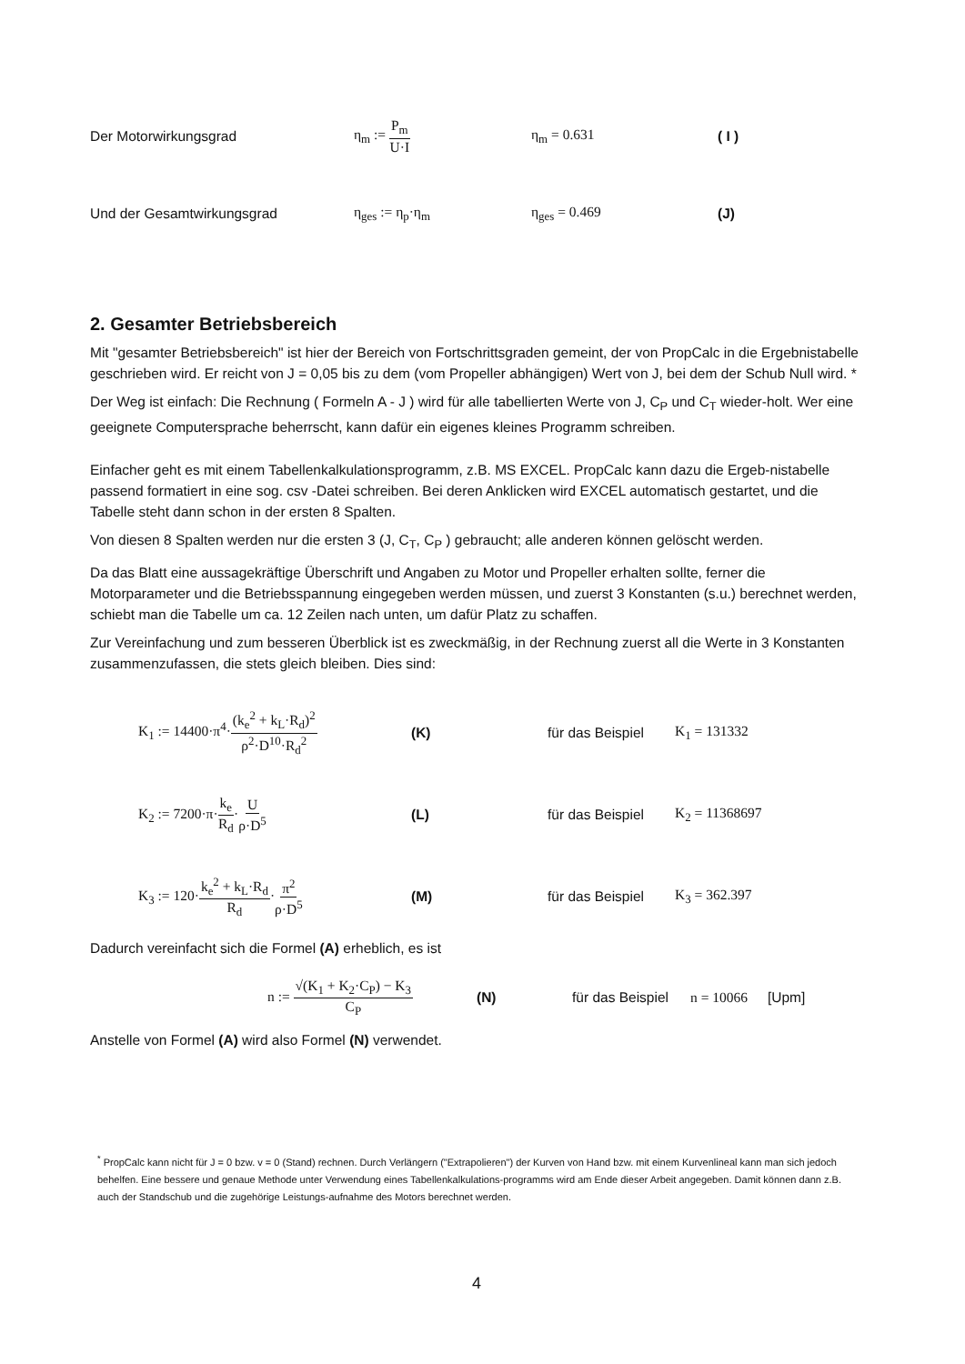Der Motorwirkungsgrad η<sub>m</sub> := P<sub>m</sub> U·I η<sub>m</sub> = 0.631 ( I )
Und der Gesamtwirkungsgrad η<sub>ges</sub> := η<sub>p</sub>·η<sub>m</sub> η<sub>ges</sub> = 0.469 (J)
2. Gesamter Betriebsbereich
Mit "gesamter Betriebsbereich" ist hier der Bereich von Fortschrittsgraden gemeint, der von PropCalc in die Ergebnistabelle geschrieben wird. Er reicht von J = 0,05 bis zu dem (vom Propeller abhängigen) Wert von J, bei dem der Schub Null wird. *
Der Weg ist einfach: Die Rechnung ( Formeln A - J ) wird für alle tabellierten Werte von J, C<sub>P</sub> und C<sub>T</sub> wieder-holt. Wer eine geeignete Computersprache beherrscht, kann dafür ein eigenes kleines Programm schreiben.
Einfacher geht es mit einem Tabellenkalkulationsprogramm, z.B. MS EXCEL. PropCalc kann dazu die Ergeb-nistabelle passend formatiert in eine sog. csv -Datei schreiben. Bei deren Anklicken wird EXCEL automatisch gestartet, und die Tabelle steht dann schon in der ersten 8 Spalten.
Von diesen 8 Spalten werden nur die ersten 3 (J, C<sub>T</sub>, C<sub>P</sub> ) gebraucht; alle anderen können gelöscht werden.
Da das Blatt eine aussagekräftige Überschrift und Angaben zu Motor und Propeller erhalten sollte, ferner die Motorparameter und die Betriebsspannung eingegeben werden müssen, und zuerst 3 Konstanten (s.u.) berechnet werden, schiebt man die Tabelle um ca. 12 Zeilen nach unten, um dafür Platz zu schaffen.
Zur Vereinfachung und zum besseren Überblick ist es zweckmäßig, in der Rechnung zuerst all die Werte in 3 Konstanten zusammenzufassen, die stets gleich bleiben. Dies sind:
K<sub>1</sub> := 14400·π<sup>4</sup>·(k<sub>e</sub><sup>2</sup> + k<sub>L</sub>·R<sub>d</sub>)<sup>2</sup> ρ<sup>2</sup>·D<sup>10</sup>·R<sub>d</sub><sup>2</sup> (K) für das Beispiel K<sub>1</sub> = 131332
K<sub>2</sub> := 7200·π·k<sub>e</sub> R<sub>d</sub>·U ρ·D<sup>5</sup> (L) für das Beispiel K<sub>2</sub> = 11368697
K<sub>3</sub> := 120·k<sub>e</sub><sup>2</sup> + k<sub>L</sub>·R<sub>d</sub> R<sub>d</sub>·π<sup>2</sup> ρ·D<sup>5</sup> (M) für das Beispiel K<sub>3</sub> = 362.397
Dadurch vereinfacht sich die Formel (A) erheblich, es ist
n := √(K<sub>1</sub> + K<sub>2</sub>·C<sub>P</sub>) − K<sub>3</sub> C<sub>P</sub> (N) für das Beispiel n = 10066 [Upm]
Anstelle von Formel (A) wird also Formel (N) verwendet.
<sup>*</sup> PropCalc kann nicht für J = 0 bzw. v = 0 (Stand) rechnen. Durch Verlängern ("Extrapolieren") der Kurven von Hand bzw. mit einem Kurvenlineal kann man sich jedoch behelfen. Eine bessere und genaue Methode unter Verwendung eines Tabellenkalkulations-programms wird am Ende dieser Arbeit angegeben. Damit können dann z.B. auch der Standschub und die zugehörige Leistungs-aufnahme des Motors berechnet werden.
4